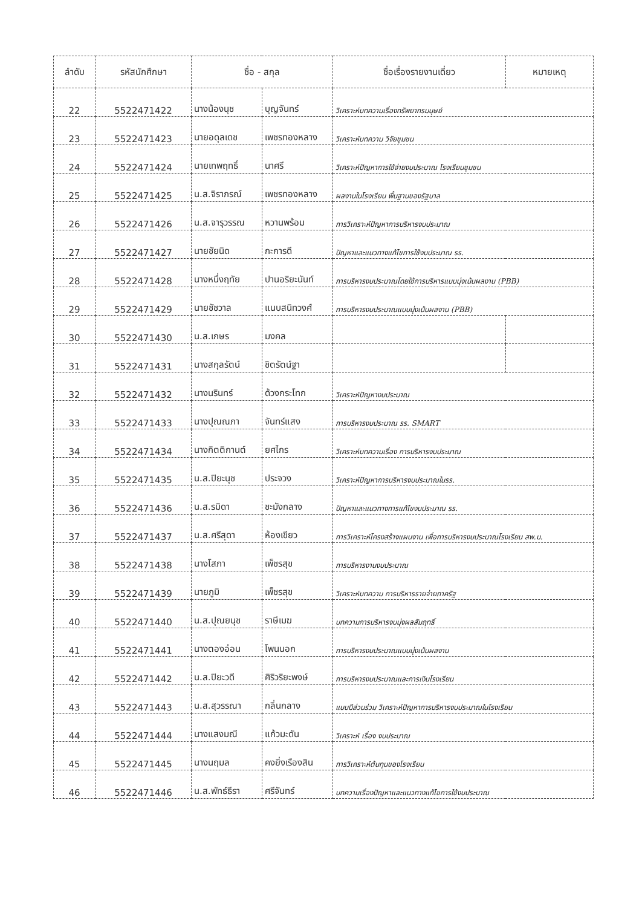| ลำดับ | รหัสนักศึกษา | ชื่อ - สกุล | | ชื่อเรื่องรายงานเดี่ยว | หมายเหตุ |
| --- | --- | --- | --- | --- | --- |
| 22 | 5522471422 | นางน้องนุช | บุญจันทร์ | วิเคราะห์บทความเรื่องทรัพยากรมนุษย์ | |
| 23 | 5522471423 | นายอดุลเดช | เพชรทองหลาง | วิเคราะห์บทความ วิจัยชุมชน | |
| 24 | 5522471424 | นายเทพฤทธิ์ | นาศรี | วิเคราะห์ปัญหาการใช้จ่ายงบประมาณ โรงเรียนชุมชน | |
| 25 | 5522471425 | น.ส.จิราภรณ์ | เพชรทองหลาง | ผลงานในโรงเรียน พื้นฐานของรัฐบาล | |
| 26 | 5522471426 | น.ส.จารุวรรณ | หวานพร้อม | การวิเคราะห์ปัญหาการบริหารงบประมาณ | |
| 27 | 5522471427 | นายชัยนิด | กะการดี | ปัญหาและแนวทางแก้ไขการใช้งบประมาณ รร. | |
| 28 | 5522471428 | นางหนึ่งฤทัย | ปานอริยะนันท์ | การบริหารงบประมาณโดยใช้การบริหารแบบมุ่งเน้นผลงาน (PBB) | |
| 29 | 5522471429 | นายชัชวาล | แนบสนิทวงศ์ | การบริหารงบประมาณแบบมุ่งเน้นผลงาน (PBB) | |
| 30 | 5522471430 | น.ส.เกษร | มงคล | | |
| 31 | 5522471431 | นางสกุลรัตน์ | ชิตรัตน์ฐา | | |
| 32 | 5522471432 | นางนรินทร์ | ด้วงกระโทก | วิเคราะห์ปัญหางบประมาณ | |
| 33 | 5522471433 | นางปุณณภา | จันทร์แสง | การบริหารงบประมาณ รร. SMART | |
| 34 | 5522471434 | นางกิตติกานต์ | ยศไกร | วิเคราะห์บทความเรื่อง การบริหารงบประมาณ | |
| 35 | 5522471435 | น.ส.ปิยะนุช | ประจวง | วิเคราะห์ปัญหาการบริหารงบประมาณในรร. | |
| 36 | 5522471436 | น.ส.รมิดา | ชะมังกลาง | ปัญหาและแนวทางการแก้ไขงบประมาณ รร. | |
| 37 | 5522471437 | น.ส.ศรีสุดา | ห้องเขียว | การวิเคราะห์โครงสร้างแผนงาน เพื่อการบริหารงบประมาณโรงเรียน สพ.ม. | |
| 38 | 5522471438 | นางโสภา | เพ็ชรสุข | การบริหารงานงบประมาณ | |
| 39 | 5522471439 | นายภูมิ | เพ็ชรสุข | วิเคราะห์บทความ การบริหารรายจ่ายภาครัฐ | |
| 40 | 5522471440 | น.ส.ปุณยนุช | ราษีเมฆ | บทความการบริหารงบมุ่งผลสัมฤทธิ์ | |
| 41 | 5522471441 | นางตองอ่อน | โพนนอก | การบริหารงบประมาณแบบมุ่งเน้นผลงาน | |
| 42 | 5522471442 | น.ส.ปิยะวดี | ศิริวริยะพงษ์ | การบริหารงบประมาณและการเงินโรงเรียน | |
| 43 | 5522471443 | น.ส.สุวรรณา | กลิ่นกลาง | แบบมีส่วนร่วม วิเคราะห์ปัญหาการบริหารงบประมาณในโรงเรียน | |
| 44 | 5522471444 | นางแสงมณี | แก้วมะดัน | วิเคราะห์ เรื่อง งบประมาณ | |
| 45 | 5522471445 | นางนฤมล | คงยิ่งเรืองสิน | การวิเคราะห์ต้นทุนของโรงเรียน | |
| 46 | 5522471446 | น.ส.พัทธ์ธีรา | ศรีจันทร์ | บทความเรื่องปัญหาและแนวทางแก้ไขการใช้งบประมาณ | |